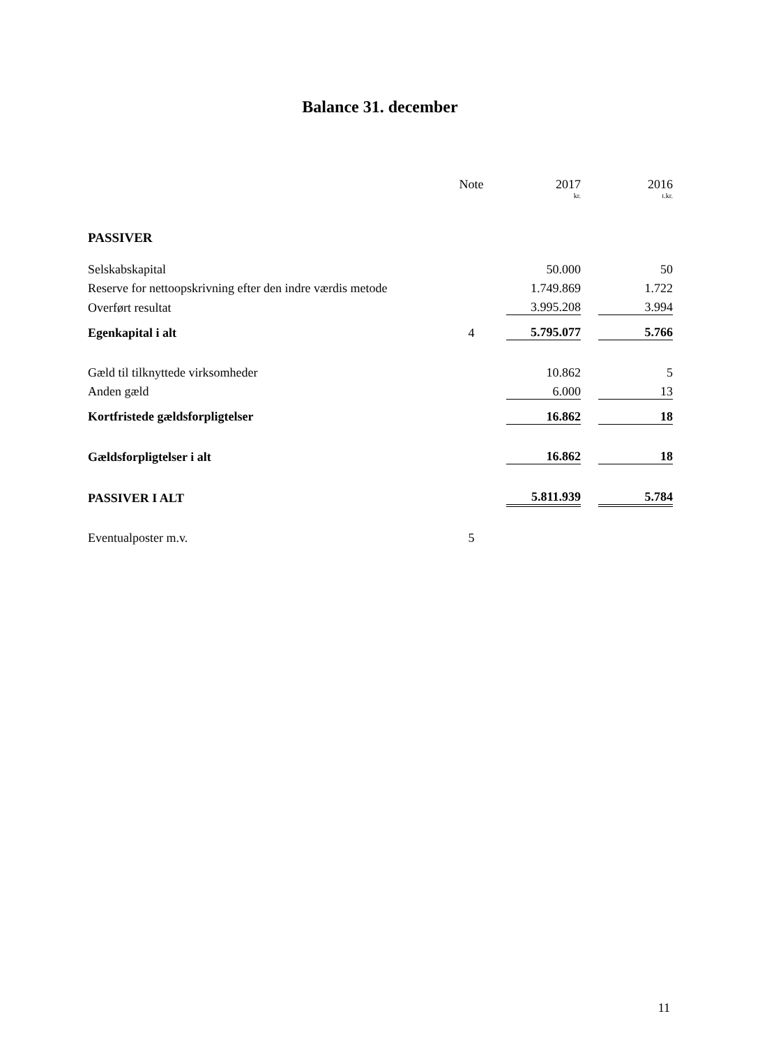Balance 31. december
| | Note | | 2017 | | 2016 |
| | | | kr. | | t.kr. |
| PASSIVER | | | | | |
| Selskabskapital | | | 50.000 | | 50 |
| Reserve for nettoopskrivning efter den indre værdis metode | | | 1.749.869 | | 1.722 |
| Overført resultat | | | 3.995.208 | | 3.994 |
| Egenkapital i alt | 4 | | 5.795.077 | | 5.766 |
| Gæld til tilknyttede virksomheder | | | 10.862 | | 5 |
| Anden gæld | | | 6.000 | | 13 |
| Kortfristede gældsforpligtelser | | | 16.862 | | 18 |
| Gældsforpligtelser i alt | | | 16.862 | | 18 |
| PASSIVER I ALT | | | 5.811.939 | | 5.784 |
| Eventualposter m.v. | 5 | | | | |
11